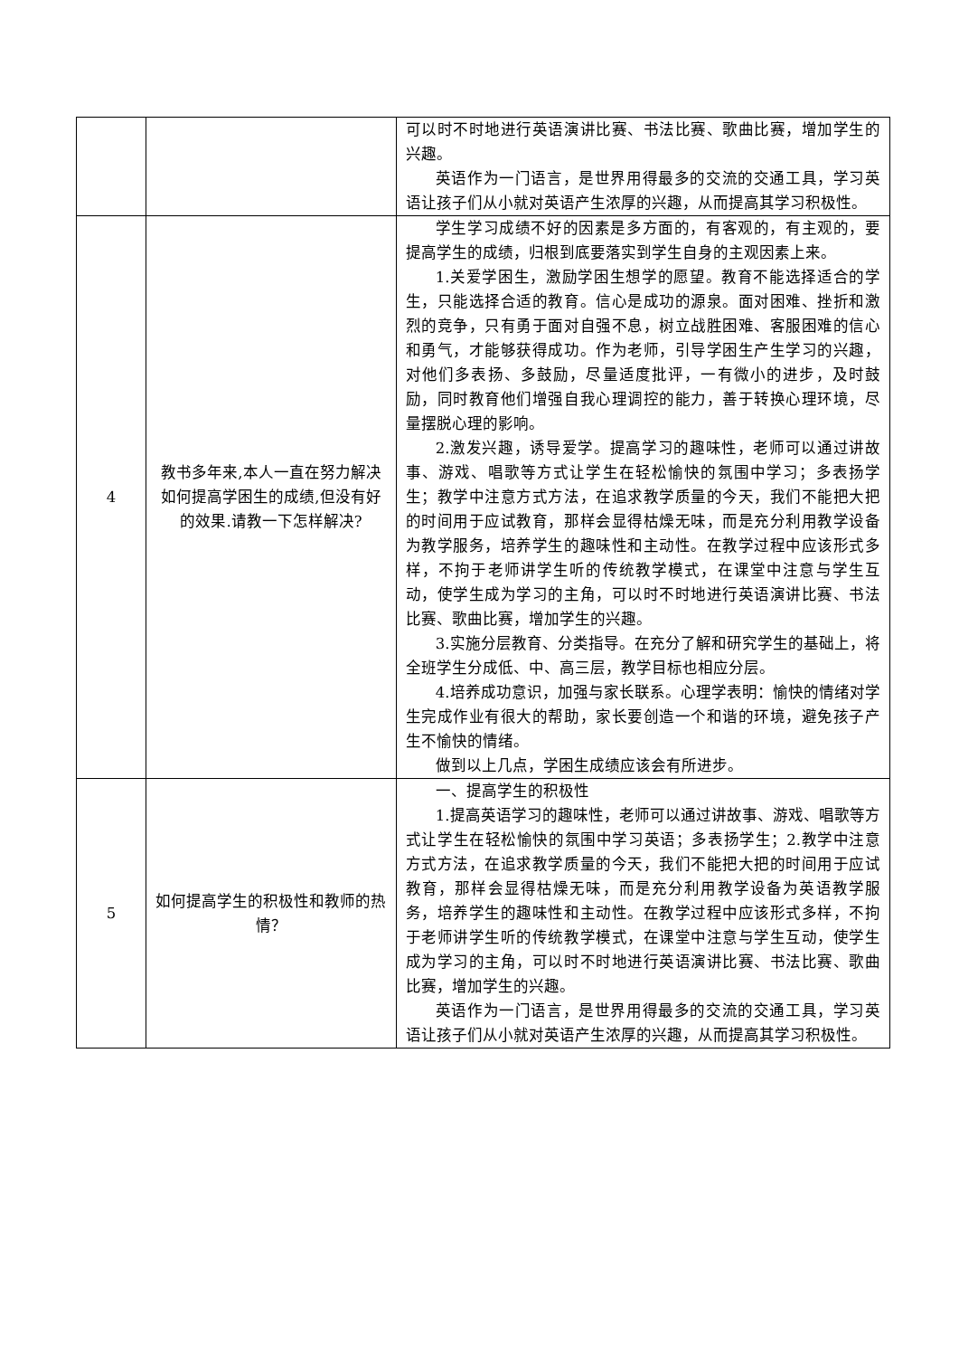| | | 可以时不时地进行英语演讲比赛、书法比赛、歌曲比赛，增加学生的兴趣。 英语作为一门语言，是世界用得最多的交流的交通工具，学习英语让孩子们从小就对英语产生浓厚的兴趣，从而提高其学习积极性。 |
| 4 | 教书多年来,本人一直在努力解决如何提高学困生的成绩,但没有好的效果.请教一下怎样解决? | 学生学习成绩不好的因素是多方面的，有客观的，有主观的，要提高学生的成绩，归根到底要落实到学生自身的主观因素上来。 1.关爱学困生，激励学困生想学的愿望。教育不能选择适合的学生，只能选择合适的教育。信心是成功的源泉。面对困难、挫折和激烈的竞争，只有勇于面对自强不息，树立战胜困难、客服困难的信心和勇气，才能够获得成功。作为老师，引导学困生产生学习的兴趣，对他们多表扬、多鼓励，尽量适度批评，一有微小的进步，及时鼓励，同时教育他们增强自我心理调控的能力，善于转换心理环境，尽量摆脱心理的影响。 2.激发兴趣，诱导爱学。提高学习的趣味性，老师可以通过讲故事、游戏、唱歌等方式让学生在轻松愉快的氛围中学习；多表扬学生；教学中注意方式方法，在追求教学质量的今天，我们不能把大把的时间用于应试教育，那样会显得枯燥无味，而是充分利用教学设备为教学服务，培养学生的趣味性和主动性。在教学过程中应该形式多样，不拘于老师讲学生听的传统教学模式，在课堂中注意与学生互动，使学生成为学习的主角，可以时不时地进行英语演讲比赛、书法比赛、歌曲比赛，增加学生的兴趣。 3.实施分层教育、分类指导。在充分了解和研究学生的基础上，将全班学生分成低、中、高三层，教学目标也相应分层。 4.培养成功意识，加强与家长联系。心理学表明：愉快的情绪对学生完成作业有很大的帮助，家长要创造一个和谐的环境，避免孩子产生不愉快的情绪。 做到以上几点，学困生成绩应该会有所进步。 |
| 5 | 如何提高学生的积极性和教师的热情？ | 一、提高学生的积极性 1.提高英语学习的趣味性，老师可以通过讲故事、游戏、唱歌等方式让学生在轻松愉快的氛围中学习英语；多表扬学生；2.教学中注意方式方法，在追求教学质量的今天，我们不能把大把的时间用于应试教育，那样会显得枯燥无味，而是充分利用教学设备为英语教学服务，培养学生的趣味性和主动性。在教学过程中应该形式多样，不拘于老师讲学生听的传统教学模式，在课堂中注意与学生互动，使学生成为学习的主角，可以时不时地进行英语演讲比赛、书法比赛、歌曲比赛，增加学生的兴趣。 英语作为一门语言，是世界用得最多的交流的交通工具，学习英语让孩子们从小就对英语产生浓厚的兴趣，从而提高其学习积极性。 |